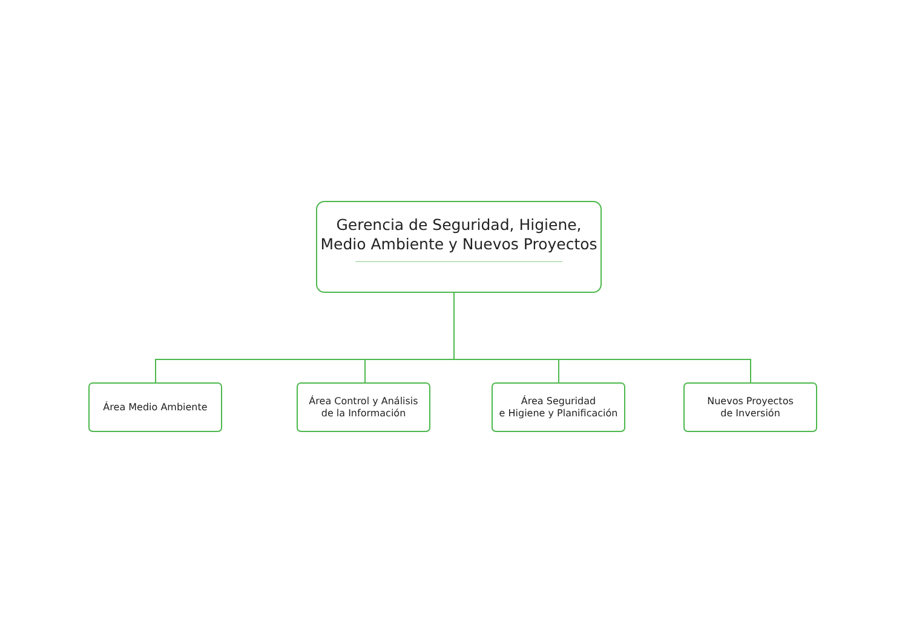Gerencia de Seguridad, Higiene,
Medio Ambiente y Nuevos Proyectos
Área Medio Ambiente
Área Control y Análisis
de la Información
Área Seguridad
e Higiene y Planificación
Nuevos Proyectos
de Inversión